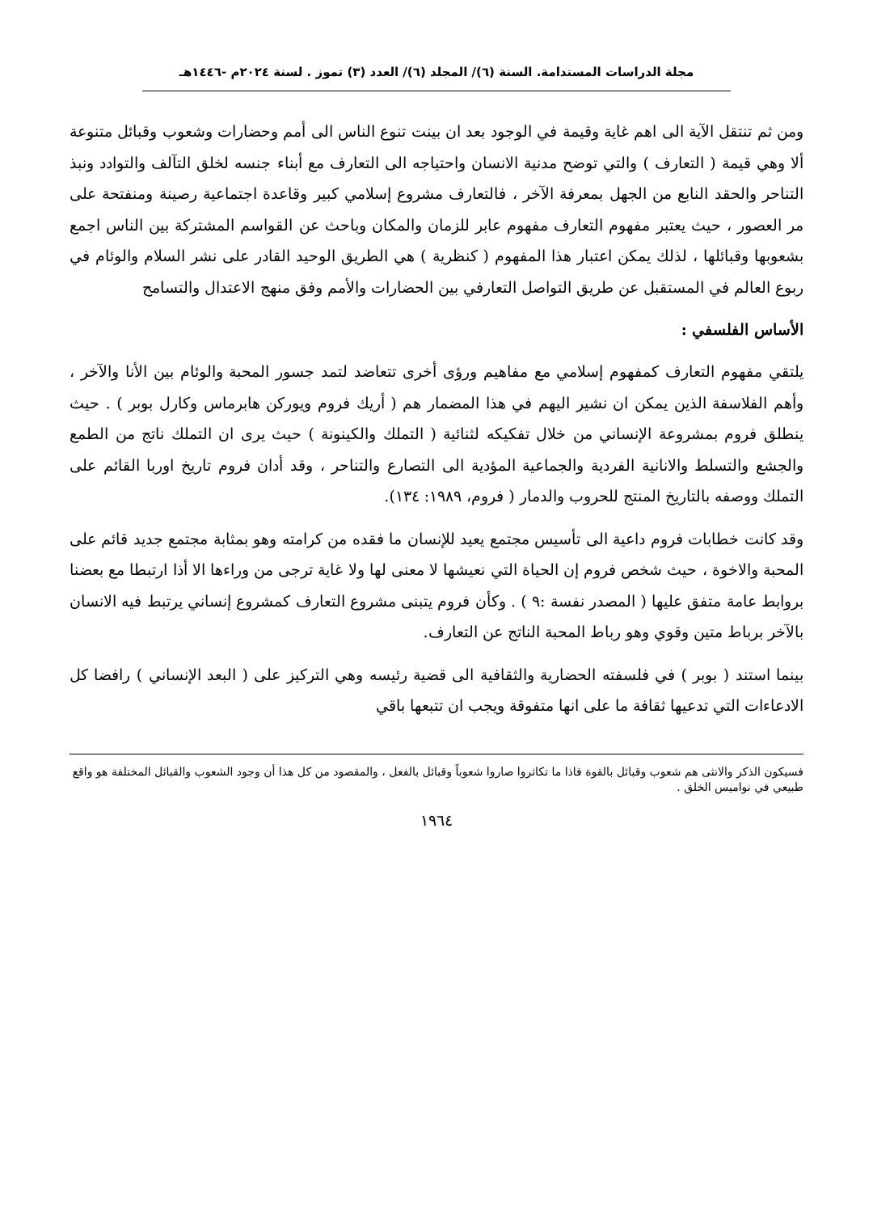مجلة الدراسات المستدامة. السنة (٦)/ المجلد (٦)/ العدد (٣) تموز . لسنة ٢٠٢٤م -١٤٤٦هـ
ومن ثم تنتقل الآية الى اهم غاية وقيمة في الوجود بعد ان بينت تنوع الناس الى أمم وحضارات وشعوب وقبائل متنوعة ألا وهي قيمة ( التعارف ) والتي توضح مدنية الانسان واحتياجه الى التعارف مع أبناء جنسه لخلق التآلف والتوادد ونبذ التناحر والحقد النابع من الجهل بمعرفة الآخر ، فالتعارف مشروع إسلامي كبير وقاعدة اجتماعية رصينة ومنفتحة على مر العصور ، حيث يعتبر مفهوم التعارف مفهوم عابر للزمان والمكان وباحث عن القواسم المشتركة بين الناس اجمع بشعوبها وقبائلها ، لذلك يمكن اعتبار هذا المفهوم ( كنظرية ) هي الطريق الوحيد القادر على نشر السلام والوئام في ربوع العالم في المستقبل عن طريق التواصل التعارفي بين الحضارات والأمم وفق منهج الاعتدال والتسامح
الأساس الفلسفي :
يلتقي مفهوم التعارف كمفهوم إسلامي مع مفاهيم ورؤى أخرى تتعاضد لتمد جسور المحبة والوئام بين الأنا والآخر ، وأهم الفلاسفة الذين يمكن ان نشير اليهم في هذا المضمار هم ( أريك فروم ويوركن هابرماس وكارل بوبر ) . حيث ينطلق فروم بمشروعة الإنساني من خلال تفكيكه لثنائية ( التملك والكينونة ) حيث يرى ان التملك ناتج من الطمع والجشع والتسلط والانانية الفردية والجماعية المؤدية الى التصارع والتناحر ، وقد أدان فروم تاريخ اوربا القائم على التملك ووصفه بالتاريخ المنتج للحروب والدمار ( فروم، ١٩٨٩: ١٣٤).
وقد كانت خطابات فروم داعية الى تأسيس مجتمع يعيد للإنسان ما فقده من كرامته وهو بمثابة مجتمع جديد قائم على المحبة والاخوة ، حيث شخص فروم إن الحياة التي نعيشها لا معنى لها ولا غاية ترجى من وراءها الا أذا ارتبطا مع بعضنا بروابط عامة متفق عليها ( المصدر نفسة :٩ ) . وكأن فروم يتبنى مشروع التعارف كمشروع إنساني يرتبط فيه الانسان بالآخر برباط متين وقوي وهو رباط المحبة الناتج عن التعارف.
بينما استند ( بوبر ) في فلسفته الحضارية والثقافية الى قضية رئيسه وهي التركيز على ( البعد الإنساني ) رافضا كل الادعاءات التي تدعيها ثقافة ما على انها متفوقة ويجب ان تتبعها باقي
فسيكون الذكر والانثى هم شعوب وقبائل بالقوة فاذا ما تكاثروا صاروا شعوباً وقبائل بالفعل ، والمقصود من كل هذا أن وجود الشعوب والقبائل المختلفة هو واقع طبيعي في نواميس الخلق .
١٩٦٤